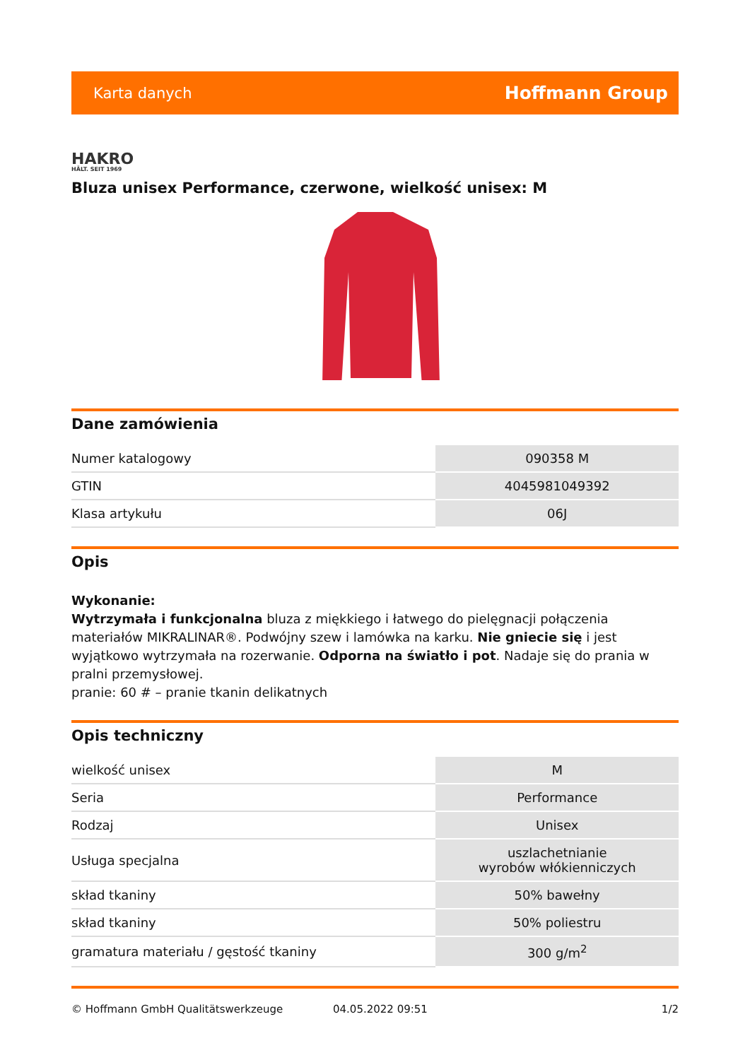Karta danych Hoffmann Group
HAKRO
HÄLT. SEIT 1969
Bluza unisex Performance, czerwone, wielkość unisex: M
Dane zamówienia
| Numer katalogowy | 090358 M |
| GTIN | 4045981049392 |
| Klasa artykułu | 06J |
Opis
Wykonanie:
Wytrzymała i funkcjonalna bluza z miękkiego i łatwego do pielęgnacji połączenia materiałów MIKRALINAR®. Podwójny szew i lamówka na karku. Nie gniecie się i jest wyjątkowo wytrzymała na rozerwanie. Odporna na światło i pot. Nadaje się do prania w pralni przemysłowej.
pranie: 60 # – pranie tkanin delikatnych
Opis techniczny
| wielkość unisex | M |
| Seria | Performance |
| Rodzaj | Unisex |
| Usługa specjalna | uszlachetnianie wyrobów włókienniczych |
| skład tkaniny | 50% bawełny |
| skład tkaniny | 50% poliestru |
| gramatura materiału / gęstość tkaniny | 300 g/m<sup>2</sup> |
© Hoffmann GmbH Qualitätswerkzeuge 04.05.2022 09:51 1/2